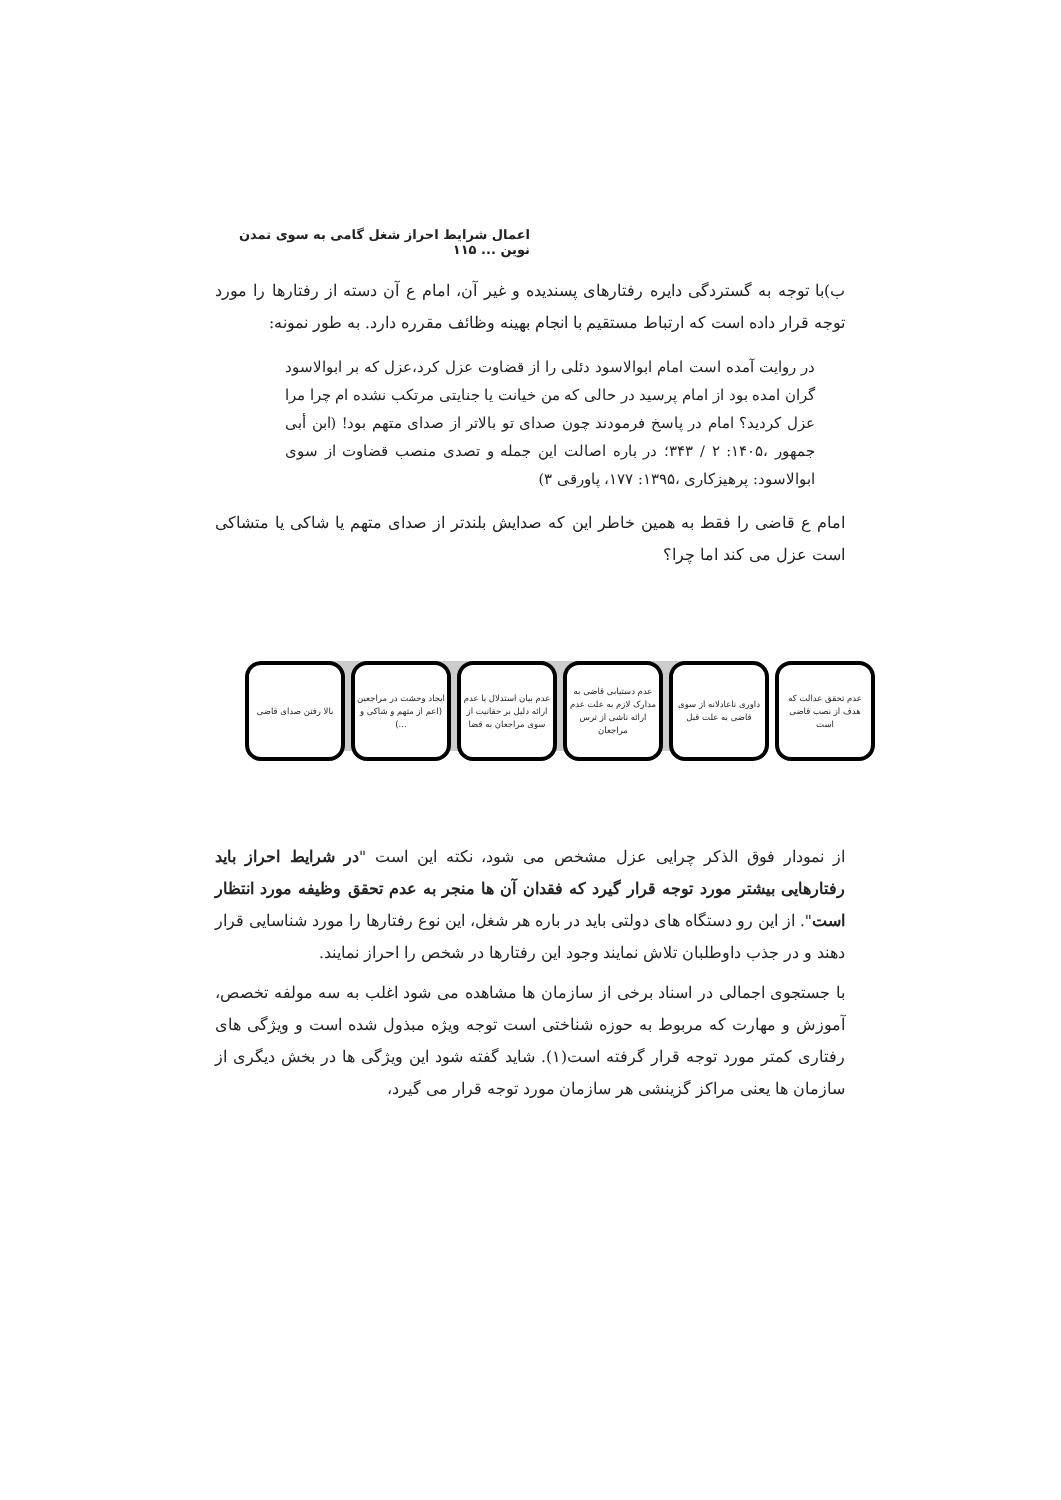اعمال شرایط احراز شغل گامی به سوی تمدن نوین ... ۱۱۵
ب)با توجه به گستردگی دایره رفتارهای پسندیده و غیر آن، امام ع آن دسته از رفتارها را مورد توجه قرار داده است که ارتباط مستقیم با انجام بهینه وظائف مقرره دارد. به طور نمونه:
در روایت آمده است امام ابوالاسود دئلی را از قضاوت عزل کرد،عزل که بر ابوالاسود گران امده بود از امام پرسید در حالی که من خیانت یا جنایتی مرتکب نشده ام چرا مرا عزل کردید؟ امام در پاسخ فرمودند چون صدای تو بالاتر از صدای متهم بود! (ابن أبی جمهور ،۱۴۰۵: ۲ / ۳۴۳؛ در باره اصالت این جمله و تصدی منصب قضاوت از سوی ابوالاسود: پرهیزکاری ،۱۳۹۵: ۱۷۷، پاورقی ۳)
امام ع قاضی را فقط به همین خاطر این که صدایش بلندتر از صدای متهم یا شاکی یا متشاکی است عزل می کند اما چرا؟
عدم تحقق عدالت که هدف از نصب قاضی است
داوری ناعادلانه از سوی قاضی به علت قبل
عدم دستیابی قاضی به مدارک لازم به علت عدم ارائه ناشی از ترس مراجعان
عدم بیان استدلال یا عدم ارائه دلیل بر حقانیت از سوی مراجعان به قضا
ایجاد وحشت در مراجعین (اعم از متهم و شاکی و ...)
بالا رفتن صدای قاضی
از نمودار فوق الذکر چرایی عزل مشخص می شود، نکته این است "در شرایط احراز باید رفتارهایی بیشتر مورد توجه قرار گیرد که فقدان آن ها منجر به عدم تحقق وظیفه مورد انتظار است". از این رو دستگاه های دولتی باید در باره هر شغل، این نوع رفتارها را مورد شناسایی قرار دهند و در جذب داوطلبان تلاش نمایند وجود این رفتارها در شخص را احراز نمایند.
با جستجوی اجمالی در اسناد برخی از سازمان ها مشاهده می شود اغلب به سه مولفه تخصص، آموزش و مهارت که مربوط به حوزه شناختی است توجه ویژه مبذول شده است و ویژگی های رفتاری کمتر مورد توجه قرار گرفته است(۱). شاید گفته شود این ویژگی ها در بخش دیگری از سازمان ها یعنی مراکز گزینشی هر سازمان مورد توجه قرار می گیرد،